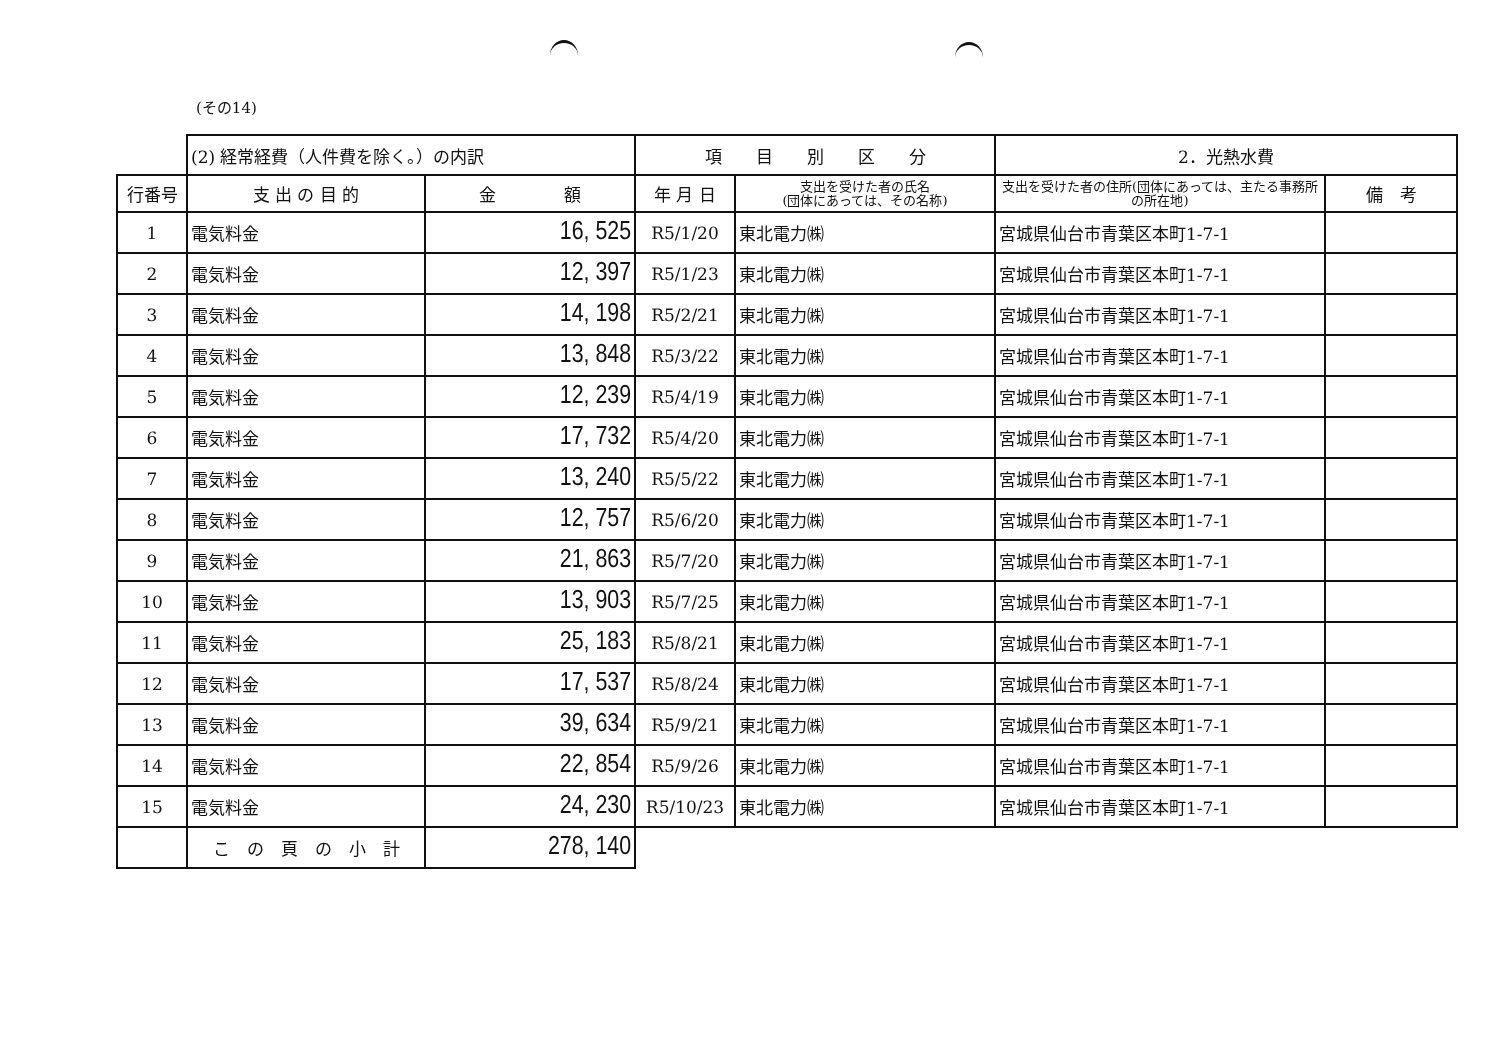(その14)
| | (2) 経常経費（人件費を除く。）の内訳 | | 項 目 別 区 分 | | 2．光熱水費 | |
| 行番号 | 支 出 の 目 的 | 金 額 | 年 月 日 | 支出を受けた者の氏名 (団体にあっては、その名称) | 支出を受けた者の住所(団体にあっては、主たる事務所の所在地) | 備 考 |
| 1 | 電気料金 | 16, 525 | R5/1/20 | 東北電力㈱ | 宮城県仙台市青葉区本町1-7-1 | |
| 2 | 電気料金 | 12, 397 | R5/1/23 | 東北電力㈱ | 宮城県仙台市青葉区本町1-7-1 | |
| 3 | 電気料金 | 14, 198 | R5/2/21 | 東北電力㈱ | 宮城県仙台市青葉区本町1-7-1 | |
| 4 | 電気料金 | 13, 848 | R5/3/22 | 東北電力㈱ | 宮城県仙台市青葉区本町1-7-1 | |
| 5 | 電気料金 | 12, 239 | R5/4/19 | 東北電力㈱ | 宮城県仙台市青葉区本町1-7-1 | |
| 6 | 電気料金 | 17, 732 | R5/4/20 | 東北電力㈱ | 宮城県仙台市青葉区本町1-7-1 | |
| 7 | 電気料金 | 13, 240 | R5/5/22 | 東北電力㈱ | 宮城県仙台市青葉区本町1-7-1 | |
| 8 | 電気料金 | 12, 757 | R5/6/20 | 東北電力㈱ | 宮城県仙台市青葉区本町1-7-1 | |
| 9 | 電気料金 | 21, 863 | R5/7/20 | 東北電力㈱ | 宮城県仙台市青葉区本町1-7-1 | |
| 10 | 電気料金 | 13, 903 | R5/7/25 | 東北電力㈱ | 宮城県仙台市青葉区本町1-7-1 | |
| 11 | 電気料金 | 25, 183 | R5/8/21 | 東北電力㈱ | 宮城県仙台市青葉区本町1-7-1 | |
| 12 | 電気料金 | 17, 537 | R5/8/24 | 東北電力㈱ | 宮城県仙台市青葉区本町1-7-1 | |
| 13 | 電気料金 | 39, 634 | R5/9/21 | 東北電力㈱ | 宮城県仙台市青葉区本町1-7-1 | |
| 14 | 電気料金 | 22, 854 | R5/9/26 | 東北電力㈱ | 宮城県仙台市青葉区本町1-7-1 | |
| 15 | 電気料金 | 24, 230 | R5/10/23 | 東北電力㈱ | 宮城県仙台市青葉区本町1-7-1 | |
| | こ の 頁 の 小 計 | 278, 140 | | | | |